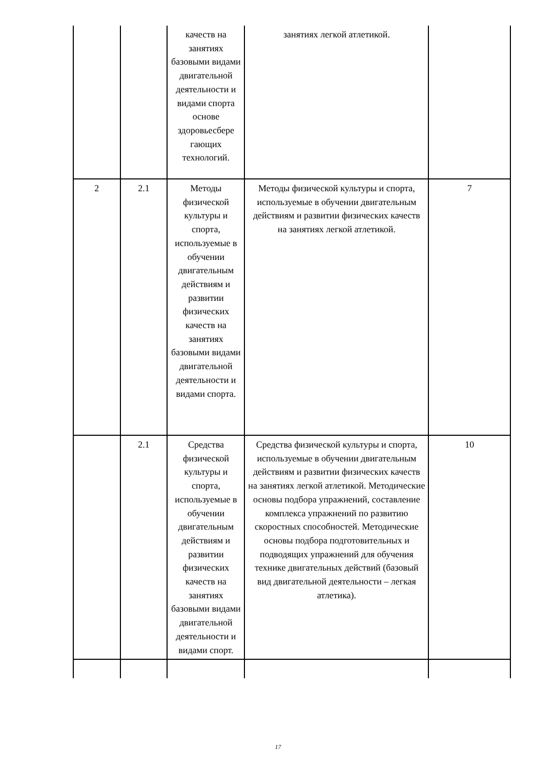| | | качеств на занятиях базовыми видами двигательной деятельности и видами спорта основе здоровьесбере гающих технологий. | занятиях легкой атлетикой. | |
| 2 | 2.1 | Методы физической культуры и спорта, используемые в обучении двигательным действиям и развитии физических качеств на занятиях базовыми видами двигательной деятельности и видами спорта. | Методы физической культуры и спорта, используемые в обучении двигательным действиям и развитии физических качеств на занятиях легкой атлетикой. | 7 |
| | 2.1 | Средства физической культуры и спорта, используемые в обучении двигательным действиям и развитии физических качеств на занятиях базовыми видами двигательной деятельности и видами спорт. | Средства физической культуры и спорта, используемые в обучении двигательным действиям и развитии физических качеств на занятиях легкой атлетикой. Методические основы подбора упражнений, составление комплекса упражнений по развитию скоростных способностей. Методические основы подбора подготовительных и подводящих упражнений для обучения технике двигательных действий (базовый вид двигательной деятельности – легкая атлетика). | 10 |
17